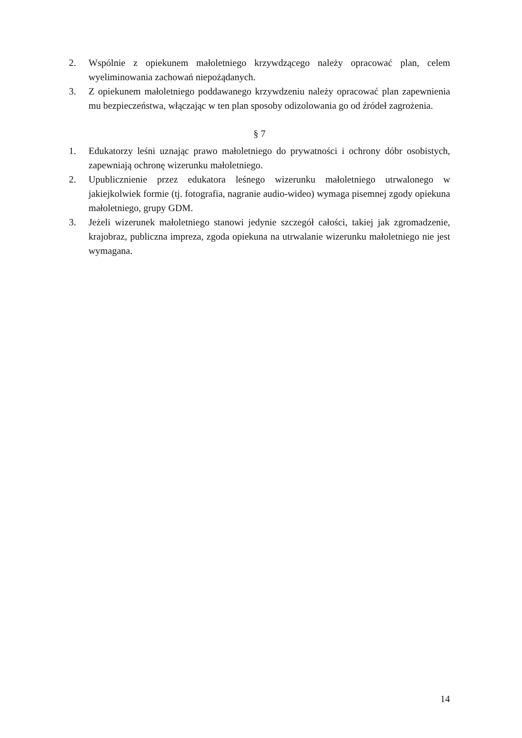2. Wspólnie z opiekunem małoletniego krzywdzącego należy opracować plan, celem wyeliminowania zachowań niepożądanych.
3. Z opiekunem małoletniego poddawanego krzywdzeniu należy opracować plan zapewnienia mu bezpieczeństwa, włączając w ten plan sposoby odizolowania go od źródeł zagrożenia.
§ 7
1. Edukatorzy leśni uznając prawo małoletniego do prywatności i ochrony dóbr osobistych, zapewniają ochronę wizerunku małoletniego.
2. Upublicznienie przez edukatora leśnego wizerunku małoletniego utrwalonego w jakiejkolwiek formie (tj. fotografia, nagranie audio-wideo) wymaga pisemnej zgody opiekuna małoletniego, grupy GDM.
3. Jeżeli wizerunek małoletniego stanowi jedynie szczegół całości, takiej jak zgromadzenie, krajobraz, publiczna impreza, zgoda opiekuna na utrwalanie wizerunku małoletniego nie jest wymagana.
14